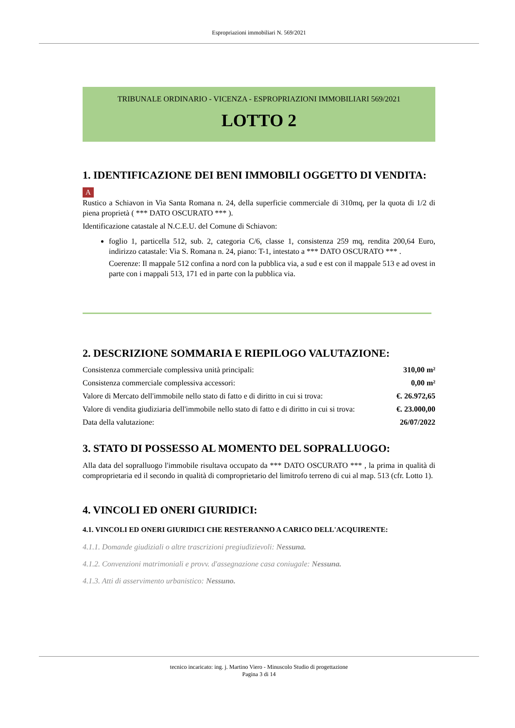Espropriazioni immobiliari N. 569/2021
TRIBUNALE ORDINARIO - VICENZA - ESPROPRIAZIONI IMMOBILIARI 569/2021
LOTTO 2
1. IDENTIFICAZIONE DEI BENI IMMOBILI OGGETTO DI VENDITA:
A
Rustico a Schiavon in Via Santa Romana n. 24, della superficie commerciale di 310mq, per la quota di 1/2 di piena proprietà ( *** DATO OSCURATO *** ).
Identificazione catastale al N.C.E.U. del Comune di Schiavon:
foglio 1, particella 512, sub. 2, categoria C/6, classe 1, consistenza 259 mq, rendita 200,64 Euro, indirizzo catastale: Via S. Romana n. 24, piano: T-1, intestato a *** DATO OSCURATO *** .
Coerenze: Il mappale 512 confina a nord con la pubblica via, a sud e est con il mappale 513 e ad ovest in parte con i mappali 513, 171 ed in parte con la pubblica via.
2. DESCRIZIONE SOMMARIA E RIEPILOGO VALUTAZIONE:
| Consistenza commerciale complessiva unità principali: | 310,00 m² |
| Consistenza commerciale complessiva accessori: | 0,00 m² |
| Valore di Mercato dell'immobile nello stato di fatto e di diritto in cui si trova: | €. 26.972,65 |
| Valore di vendita giudiziaria dell'immobile nello stato di fatto e di diritto in cui si trova: | €. 23.000,00 |
| Data della valutazione: | 26/07/2022 |
3. STATO DI POSSESSO AL MOMENTO DEL SOPRALLUOGO:
Alla data del sopralluogo l'immobile risultava occupato da *** DATO OSCURATO *** , la prima in qualità di comproprietaria ed il secondo in qualità di comproprietario del limitrofo terreno di cui al map. 513 (cfr. Lotto 1).
4. VINCOLI ED ONERI GIURIDICI:
4.1. VINCOLI ED ONERI GIURIDICI CHE RESTERANNO A CARICO DELL'ACQUIRENTE:
4.1.1. Domande giudiziali o altre trascrizioni pregiudizievoli: Nessuna.
4.1.2. Convenzioni matrimoniali e provv. d'assegnazione casa coniugale: Nessuna.
4.1.3. Atti di asservimento urbanistico: Nessuno.
tecnico incaricato: ing. j. Martino Viero - Minuscolo Studio di progettazione
Pagina 3 di 14